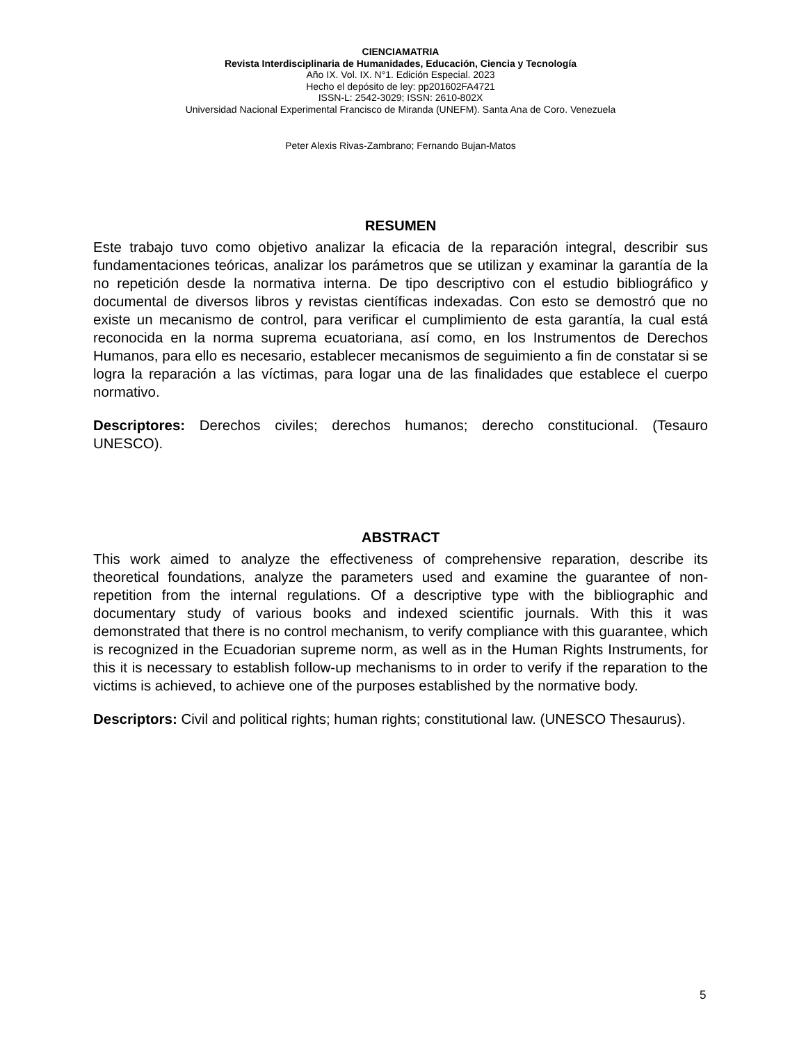CIENCIAMATRIA
Revista Interdisciplinaria de Humanidades, Educación, Ciencia y Tecnología
Año IX. Vol. IX. N°1. Edición Especial. 2023
Hecho el depósito de ley: pp201602FA4721
ISSN-L: 2542-3029; ISSN: 2610-802X
Universidad Nacional Experimental Francisco de Miranda (UNEFM). Santa Ana de Coro. Venezuela
Peter Alexis Rivas-Zambrano; Fernando Bujan-Matos
RESUMEN
Este trabajo tuvo como objetivo analizar la eficacia de la reparación integral, describir sus fundamentaciones teóricas, analizar los parámetros que se utilizan y examinar la garantía de la no repetición desde la normativa interna. De tipo descriptivo con el estudio bibliográfico y documental de diversos libros y revistas científicas indexadas. Con esto se demostró que no existe un mecanismo de control, para verificar el cumplimiento de esta garantía, la cual está reconocida en la norma suprema ecuatoriana, así como, en los Instrumentos de Derechos Humanos, para ello es necesario, establecer mecanismos de seguimiento a fin de constatar si se logra la reparación a las víctimas, para logar una de las finalidades que establece el cuerpo normativo.
Descriptores: Derechos civiles; derechos humanos; derecho constitucional. (Tesauro UNESCO).
ABSTRACT
This work aimed to analyze the effectiveness of comprehensive reparation, describe its theoretical foundations, analyze the parameters used and examine the guarantee of non-repetition from the internal regulations. Of a descriptive type with the bibliographic and documentary study of various books and indexed scientific journals. With this it was demonstrated that there is no control mechanism, to verify compliance with this guarantee, which is recognized in the Ecuadorian supreme norm, as well as in the Human Rights Instruments, for this it is necessary to establish follow-up mechanisms to in order to verify if the reparation to the victims is achieved, to achieve one of the purposes established by the normative body.
Descriptors: Civil and political rights; human rights; constitutional law. (UNESCO Thesaurus).
5